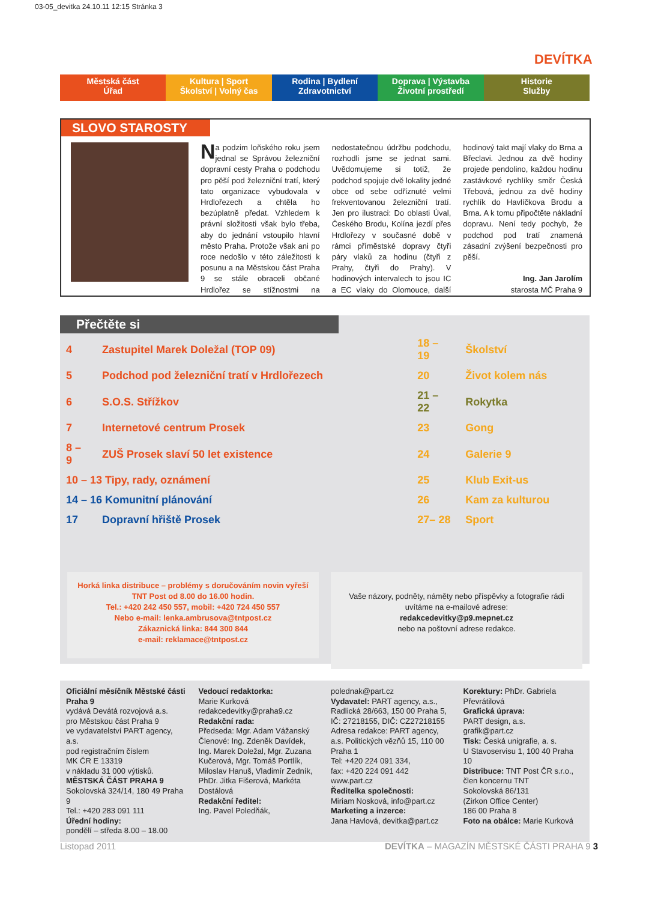03-05_devitka 24.10.11 12:15 Stránka 3
DEVÍTKA
Městská část
Úřad
Kultura | Sport
Školství | Volný čas
Rodina | Bydlení
Zdravotnictví
Doprava | Výstavba
Životní prostředí
Historie
Služby
SLOVO STAROSTY
Na podzim loňského roku jsem jednal se Správou železniční dopravní cesty Praha o podchodu pro pěší pod železniční tratí, který tato organizace vybudovala v Hrdlořezech a chtěla ho bezúplatně předat. Vzhledem k právní složitosti však bylo třeba, aby do jednání vstoupilo hlavní město Praha. Protože však ani po roce nedošlo v této záležitosti k posunu a na Městskou část Praha 9 se stále obraceli občané Hrdlořez se stížnostmi na nedostatečnou údržbu podchodu, rozhodli jsme se jednat sami. Uvědomujeme si totiž, že podchod spojuje dvě lokality jedné obce od sebe odříznuté velmi frekventovanou železniční tratí. Jen pro ilustraci: Do oblasti Úval, Českého Brodu, Kolína jezdí přes Hrdlořezy v současné době v rámci příměstské dopravy čtyři páry vlaků za hodinu (čtyři z Prahy, čtyři do Prahy). V hodinových intervalech to jsou IC a EC vlaky do Olomouce, další hodinový takt mají vlaky do Brna a Břeclavi. Jednou za dvě hodiny projede pendolino, každou hodinu zastávkové rychlíky směr Česká Třebová, jednou za dvě hodiny rychlík do Havlíčkova Brodu a Brna. A k tomu připočtěte nákladní dopravu. Není tedy pochyb, že podchod pod tratí znamená zásadní zvýšení bezpečnosti pro pěší.
Ing. Jan Jarolím
starosta MČ Praha 9
Přečtěte si
| 4 | Zastupitel Marek Doležal (TOP 09) | 18 – 19 | Školství |
| 5 | Podchod pod železniční tratí v Hrdlořezech | 20 | Život kolem nás |
| 6 | S.O.S. Střížkov | 21 – 22 | Rokytka |
| 7 | Internetové centrum Prosek | 23 | Gong |
| 8 – 9 | ZUŠ Prosek slaví 50 let existence | 24 | Galerie 9 |
| 10 – 13 Tipy, rady, oznámení | | 25 | Klub Exit-us |
| 14 – 16 Komunitní plánování | | 26 | Kam za kulturou |
| 17 | Dopravní hřiště Prosek | 27– 28 | Sport |
Horká linka distribuce – problémy s doručováním novin vyřeší
TNT Post od 8.00 do 16.00 hodin.
Tel.: +420 242 450 557, mobil: +420 724 450 557
Nebo e-mail: lenka.ambrusova@tntpost.cz
Zákaznická linka: 844 300 844
e-mail: reklamace@tntpost.cz
Vaše názory, podněty, náměty nebo příspěvky a fotografie rádi uvítáme na e-mailové adrese:
redakcedevitky@p9.mepnet.cz
nebo na poštovní adrese redakce.
Oficiální měsíčník Městské části Praha 9
vydává Devátá rozvojová a.s.
pro Městskou část Praha 9
ve vydavatelství PART agency, a.s.
pod registračním číslem
MK ČR E 13319
v nákladu 31 000 výtisků.
MĚSTSKÁ ČÁST PRAHA 9
Sokolovská 324/14, 180 49 Praha 9
Tel.: +420 283 091 111
Úřední hodiny:
pondělí – středa 8.00 – 18.00
Vedoucí redaktorka:
Marie Kurková
redakcedevitky@praha9.cz
Redakční rada:
Předseda: Mgr. Adam Vážanský
Členové: Ing. Zdeněk Davídek, Ing. Marek Doležal, Mgr. Zuzana Kučerová, Mgr. Tomáš Portlík, Miloslav Hanuš, Vladimír Zedník, PhDr. Jitka Fišerová, Markéta Dostálová
Redakční ředitel:
Ing. Pavel Poledňák,
polednak@part.cz
Vydavatel: PART agency, a.s., Radlická 28/663, 150 00 Praha 5, IČ: 27218155, DIČ: CZ27218155
Adresa redakce: PART agency, a.s. Politických vězňů 15, 110 00 Praha 1
Tel: +420 224 091 334,
fax: +420 224 091 442
www.part.cz
Ředitelka společnosti:
Miriam Nosková, info@part.cz
Marketing a inzerce:
Jana Havlová, devitka@part.cz
Korektury: PhDr. Gabriela Převrátilová
Grafická úprava:
PART design, a.s.
grafik@part.cz
Tisk: Česká unigrafie, a. s.
U Stavoservisu 1, 100 40 Praha 10
Distribuce: TNT Post ČR s.r.o., člen koncernu TNT
Sokolovská 86/131
(Zirkon Office Center)
186 00 Praha 8
Foto na obálce: Marie Kurková
Listopad 2011 DEVÍTKA – MAGAZÍN MĚSTSKÉ ČÁSTI PRAHA 9 3